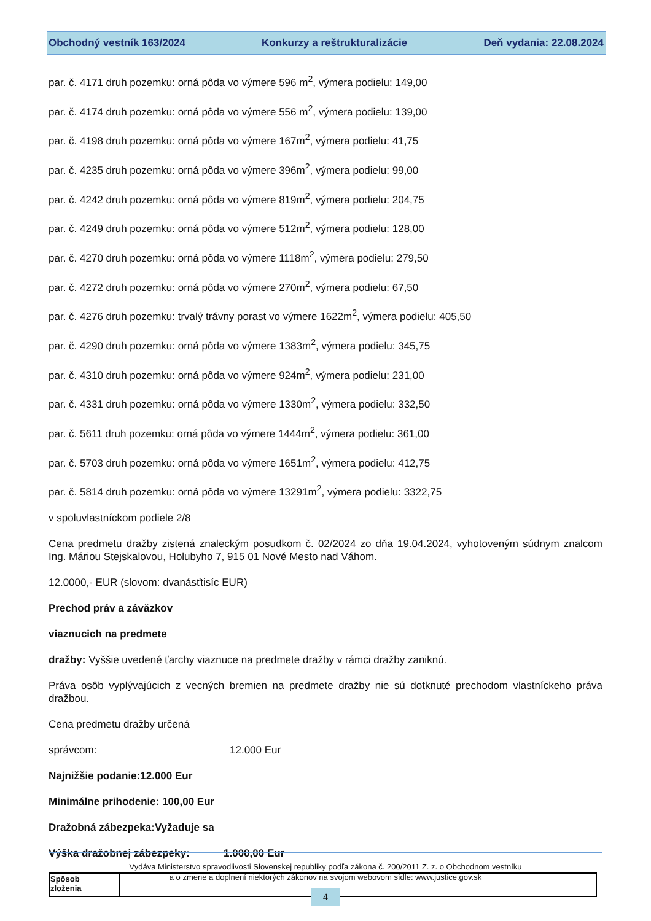Obchodný vestník 163/2024 Konkurzy a reštrukturalizácie Deň vydania: 22.08.2024
par. č. 4171 druh pozemku: orná pôda vo výmere 596 m<sup>2</sup>, výmera podielu: 149,00
par. č. 4174 druh pozemku: orná pôda vo výmere 556 m<sup>2</sup>, výmera podielu: 139,00
par. č. 4198 druh pozemku: orná pôda vo výmere 167m<sup>2</sup>, výmera podielu: 41,75
par. č. 4235 druh pozemku: orná pôda vo výmere 396m<sup>2</sup>, výmera podielu: 99,00
par. č. 4242 druh pozemku: orná pôda vo výmere 819m<sup>2</sup>, výmera podielu: 204,75
par. č. 4249 druh pozemku: orná pôda vo výmere 512m<sup>2</sup>, výmera podielu: 128,00
par. č. 4270 druh pozemku: orná pôda vo výmere 1118m<sup>2</sup>, výmera podielu: 279,50
par. č. 4272 druh pozemku: orná pôda vo výmere 270m<sup>2</sup>, výmera podielu: 67,50
par. č. 4276 druh pozemku: trvalý trávny porast vo výmere 1622m<sup>2</sup>, výmera podielu: 405,50
par. č. 4290 druh pozemku: orná pôda vo výmere 1383m<sup>2</sup>, výmera podielu: 345,75
par. č. 4310 druh pozemku: orná pôda vo výmere 924m<sup>2</sup>, výmera podielu: 231,00
par. č. 4331 druh pozemku: orná pôda vo výmere 1330m<sup>2</sup>, výmera podielu: 332,50
par. č. 5611 druh pozemku: orná pôda vo výmere 1444m<sup>2</sup>, výmera podielu: 361,00
par. č. 5703 druh pozemku: orná pôda vo výmere 1651m<sup>2</sup>, výmera podielu: 412,75
par. č. 5814 druh pozemku: orná pôda vo výmere 13291m<sup>2</sup>, výmera podielu: 3322,75
v spoluvlastníckom podiele 2/8
Cena predmetu dražby zistená znaleckým posudkom č. 02/2024 zo dňa 19.04.2024, vyhotoveným súdnym znalcom Ing. Máriou Stejskalovou, Holubyho 7, 915 01 Nové Mesto nad Váhom.
12.0000,- EUR (slovom: dvanásťtisíc EUR)
Prechod práv a záväzkov
viaznucich na predmete
dražby: Vyššie uvedené ťarchy viaznuce na predmete dražby v rámci dražby zaniknú.
Práva osôb vyplývajúcich z vecných bremien na predmete dražby nie sú dotknuté prechodom vlastníckeho práva dražbou.
Cena predmetu dražby určená
správcom: 12.000 Eur
Najnižšie podanie: 12.000 Eur
Minimálne prihodenie: 100,00 Eur
Dražobná zábezpeka: Vyžaduje sa
Výška dražobnej zábezpeky: 1.000,00 Eur
| Spôsob zloženia | |
Vydáva Ministerstvo spravodlivosti Slovenskej republiky podľa zákona č. 200/2011 Z. z. o Obchodnom vestníku
a o zmene a doplnení niektorých zákonov na svojom webovom sídle: www.justice.gov.sk
4